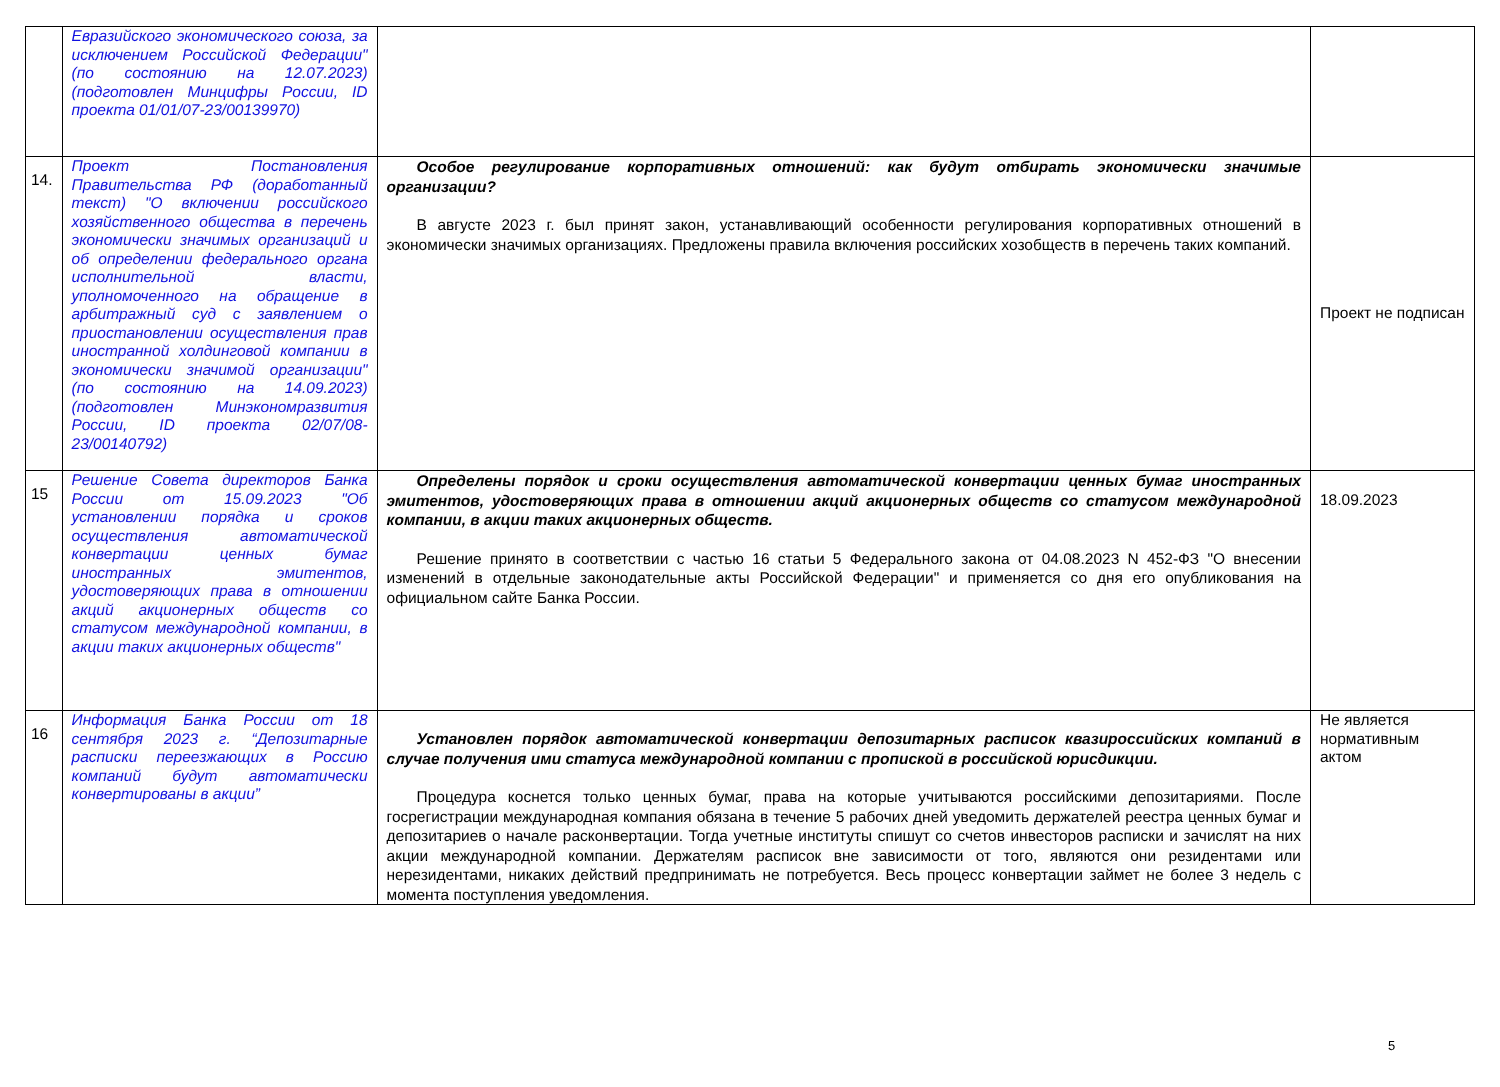| | Евразийского экономического союза, за исключением Российской Федерации" (по состоянию на 12.07.2023) (подготовлен Минцифры России, ID проекта 01/01/07-23/00139970) | | |
| 14. | Проект Постановления Правительства РФ (доработанный текст) "О включении российского хозяйственного общества в перечень экономически значимых организаций и об определении федерального органа исполнительной власти, уполномоченного на обращение в арбитражный суд с заявлением о приостановлении осуществления прав иностранной холдинговой компании в экономически значимой организации" (по состоянию на 14.09.2023) (подготовлен Минэкономразвития России, ID проекта 02/07/08-23/00140792) | Особое регулирование корпоративных отношений: как будут отбирать экономически значимые организации? В августе 2023 г. был принят закон, устанавливающий особенности регулирования корпоративных отношений в экономически значимых организациях. Предложены правила включения российских хозобществ в перечень таких компаний. | Проект не подписан |
| 15 | Решение Совета директоров Банка России от 15.09.2023 "Об установлении порядка и сроков осуществления автоматической конвертации ценных бумаг иностранных эмитентов, удостоверяющих права в отношении акций акционерных обществ со статусом международной компании, в акции таких акционерных обществ" | Определены порядок и сроки осуществления автоматической конвертации ценных бумаг иностранных эмитентов, удостоверяющих права в отношении акций акционерных обществ со статусом международной компании, в акции таких акционерных обществ. Решение принято в соответствии с частью 16 статьи 5 Федерального закона от 04.08.2023 N 452-ФЗ "О внесении изменений в отдельные законодательные акты Российской Федерации" и применяется со дня его опубликования на официальном сайте Банка России. | 18.09.2023 |
| 16 | Информация Банка России от 18 сентября 2023 г. “Депозитарные расписки переезжающих в Россию компаний будут автоматически конвертированы в акции” | Установлен порядок автоматической конвертации депозитарных расписок квазироссийских компаний в случае получения ими статуса международной компании с пропиской в российской юрисдикции. Процедура коснется только ценных бумаг, права на которые учитываются российскими депозитариями. После госрегистрации международная компания обязана в течение 5 рабочих дней уведомить держателей реестра ценных бумаг и депозитариев о начале расконвертации. Тогда учетные институты спишут со счетов инвесторов расписки и зачислят на них акции международной компании. Держателям расписок вне зависимости от того, являются они резидентами или нерезидентами, никаких действий предпринимать не потребуется. Весь процесс конвертации займет не более 3 недель с момента поступления уведомления. | Не является нормативным актом |
5